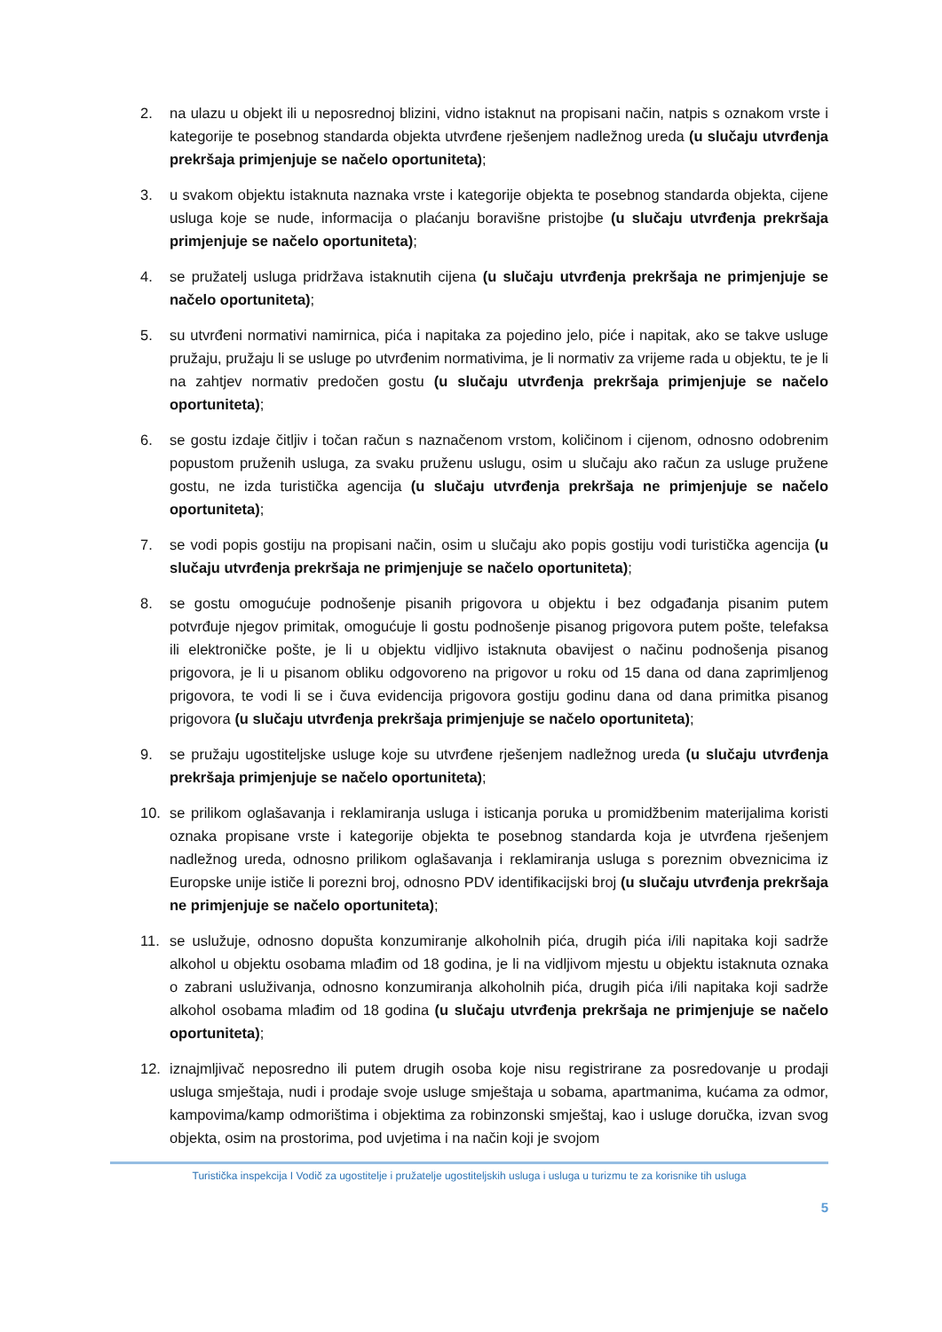2. na ulazu u objekt ili u neposrednoj blizini, vidno istaknut na propisani način, natpis s oznakom vrste i kategorije te posebnog standarda objekta utvrđene rješenjem nadležnog ureda (u slučaju utvrđenja prekršaja primjenjuje se načelo oportuniteta);
3. u svakom objektu istaknuta naznaka vrste i kategorije objekta te posebnog standarda objekta, cijene usluga koje se nude, informacija o plaćanju boravišne pristojbe (u slučaju utvrđenja prekršaja primjenjuje se načelo oportuniteta);
4. se pružatelj usluga pridržava istaknutih cijena (u slučaju utvrđenja prekršaja ne primjenjuje se načelo oportuniteta);
5. su utvrđeni normativi namirnica, pića i napitaka za pojedino jelo, piće i napitak, ako se takve usluge pružaju, pružaju li se usluge po utvrđenim normativima, je li normativ za vrijeme rada u objektu, te je li na zahtjev normativ predočen gostu (u slučaju utvrđenja prekršaja primjenjuje se načelo oportuniteta);
6. se gostu izdaje čitljiv i točan račun s naznačenom vrstom, količinom i cijenom, odnosno odobrenim popustom pruženih usluga, za svaku pruženu uslugu, osim u slučaju ako račun za usluge pružene gostu, ne izda turistička agencija (u slučaju utvrđenja prekršaja ne primjenjuje se načelo oportuniteta);
7. se vodi popis gostiju na propisani način, osim u slučaju ako popis gostiju vodi turistička agencija (u slučaju utvrđenja prekršaja ne primjenjuje se načelo oportuniteta);
8. se gostu omogućuje podnošenje pisanih prigovora u objektu i bez odgađanja pisanim putem potvrđuje njegov primitak, omogućuje li gostu podnošenje pisanog prigovora putem pošte, telefaksa ili elektroničke pošte, je li u objektu vidljivo istaknuta obavijest o načinu podnošenja pisanog prigovora, je li u pisanom obliku odgovoreno na prigovor u roku od 15 dana od dana zaprimljenog prigovora, te vodi li se i čuva evidencija prigovora gostiju godinu dana od dana primitka pisanog prigovora (u slučaju utvrđenja prekršaja primjenjuje se načelo oportuniteta);
9. se pružaju ugostiteljske usluge koje su utvrđene rješenjem nadležnog ureda (u slučaju utvrđenja prekršaja primjenjuje se načelo oportuniteta);
10. se prilikom oglašavanja i reklamiranja usluga i isticanja poruka u promidžbenim materijalima koristi oznaka propisane vrste i kategorije objekta te posebnog standarda koja je utvrđena rješenjem nadležnog ureda, odnosno prilikom oglašavanja i reklamiranja usluga s poreznim obveznicima iz Europske unije ističe li porezni broj, odnosno PDV identifikacijski broj (u slučaju utvrđenja prekršaja ne primjenjuje se načelo oportuniteta);
11. se uslužuje, odnosno dopušta konzumiranje alkoholnih pića, drugih pića i/ili napitaka koji sadrže alkohol u objektu osobama mlađim od 18 godina, je li na vidljivom mjestu u objektu istaknuta oznaka o zabrani usluživanja, odnosno konzumiranja alkoholnih pića, drugih pića i/ili napitaka koji sadrže alkohol osobama mlađim od 18 godina (u slučaju utvrđenja prekršaja ne primjenjuje se načelo oportuniteta);
12. iznajmljivač neposredno ili putem drugih osoba koje nisu registrirane za posredovanje u prodaji usluga smještaja, nudi i prodaje svoje usluge smještaja u sobama, apartmanima, kućama za odmor, kampovima/kamp odmorištima i objektima za robinzonski smještaj, kao i usluge doručka, izvan svog objekta, osim na prostorima, pod uvjetima i na način koji je svojom
Turistička inspekcija I Vodič za ugostitelje i pružatelje ugostiteljskih usluga i usluga u turizmu te za korisnike tih usluga
5